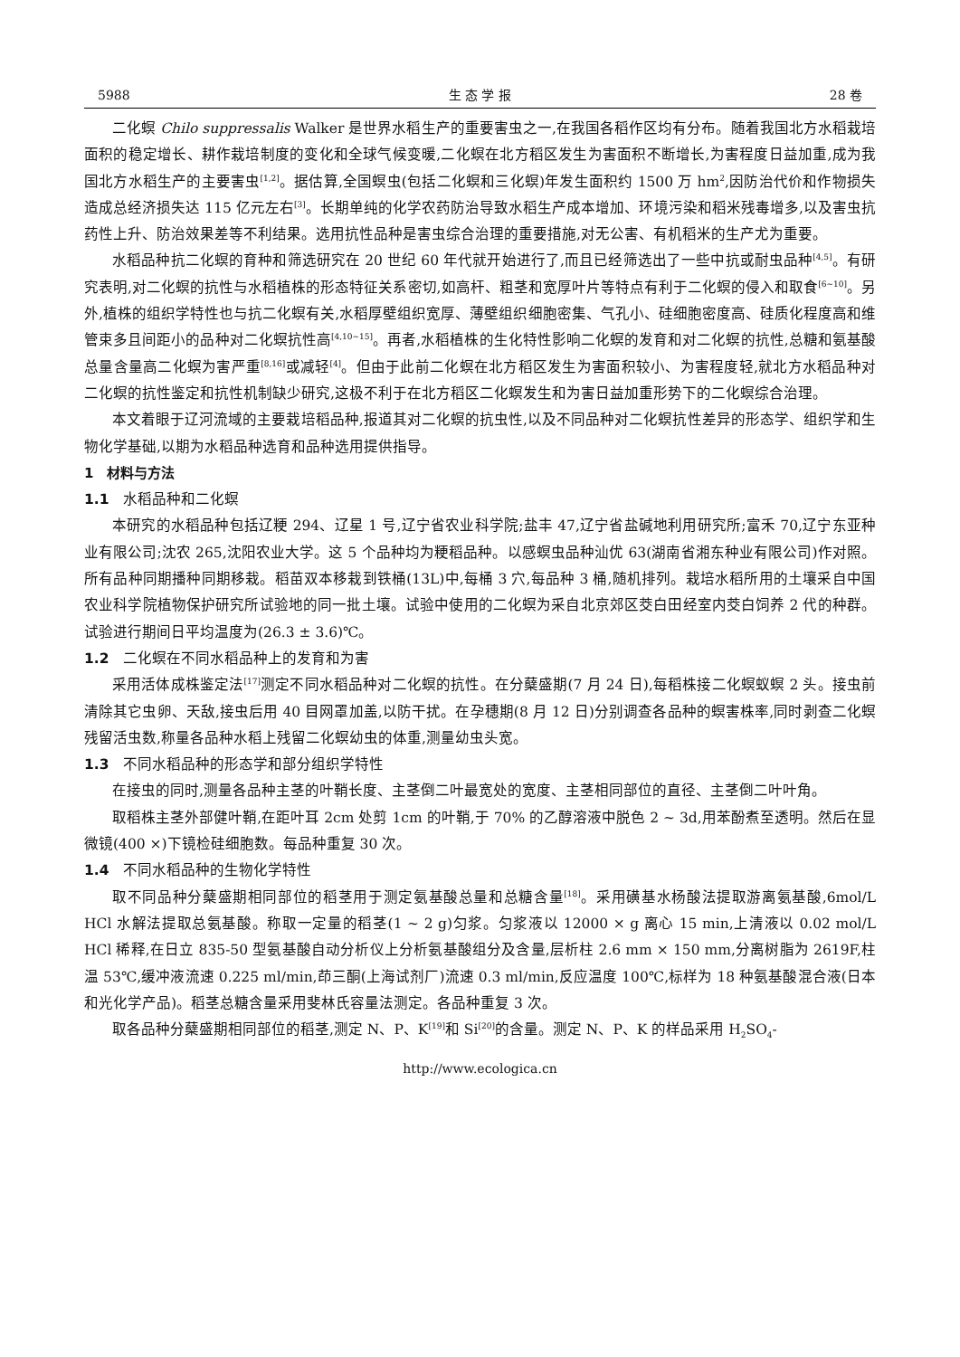5988 生 态 学 报 28 卷
二化螟 Chilo suppressalis Walker 是世界水稻生产的重要害虫之一,在我国各稻作区均有分布。随着我国北方水稻栽培面积的稳定增长、耕作栽培制度的变化和全球气候变暖,二化螟在北方稻区发生为害面积不断增长,为害程度日益加重,成为我国北方水稻生产的主要害虫<sup>[1,2]</sup>。据估算,全国螟虫(包括二化螟和三化螟)年发生面积约 1500 万 hm<sup>2</sup>,因防治代价和作物损失造成总经济损失达 115 亿元左右<sup>[3]</sup>。长期单纯的化学农药防治导致水稻生产成本增加、环境污染和稻米残毒增多,以及害虫抗药性上升、防治效果差等不利结果。选用抗性品种是害虫综合治理的重要措施,对无公害、有机稻米的生产尤为重要。
水稻品种抗二化螟的育种和筛选研究在 20 世纪 60 年代就开始进行了,而且已经筛选出了一些中抗或耐虫品种<sup>[4,5]</sup>。有研究表明,对二化螟的抗性与水稻植株的形态特征关系密切,如高杆、粗茎和宽厚叶片等特点有利于二化螟的侵入和取食<sup>[6~10]</sup>。另外,植株的组织学特性也与抗二化螟有关,水稻厚壁组织宽厚、薄壁组织细胞密集、气孔小、硅细胞密度高、硅质化程度高和维管束多且间距小的品种对二化螟抗性高<sup>[4,10~15]</sup>。再者,水稻植株的生化特性影响二化螟的发育和对二化螟的抗性,总糖和氨基酸总量含量高二化螟为害严重<sup>[8,16]</sup>或减轻<sup>[4]</sup>。但由于此前二化螟在北方稻区发生为害面积较小、为害程度轻,就北方水稻品种对二化螟的抗性鉴定和抗性机制缺少研究,这极不利于在北方稻区二化螟发生和为害日益加重形势下的二化螟综合治理。
本文着眼于辽河流域的主要栽培稻品种,报道其对二化螟的抗虫性,以及不同品种对二化螟抗性差异的形态学、组织学和生物化学基础,以期为水稻品种选育和品种选用提供指导。
1　材料与方法
1.1 水稻品种和二化螟
本研究的水稻品种包括辽粳 294、辽星 1 号,辽宁省农业科学院;盐丰 47,辽宁省盐碱地利用研究所;富禾 70,辽宁东亚种业有限公司;沈农 265,沈阳农业大学。这 5 个品种均为粳稻品种。以感螟虫品种汕优 63(湖南省湘东种业有限公司)作对照。所有品种同期播种同期移栽。稻苗双本移栽到铁桶(13L)中,每桶 3 穴,每品种 3 桶,随机排列。栽培水稻所用的土壤采自中国农业科学院植物保护研究所试验地的同一批土壤。试验中使用的二化螟为采自北京郊区茭白田经室内茭白饲养 2 代的种群。试验进行期间日平均温度为(26.3 ± 3.6)℃。
1.2 二化螟在不同水稻品种上的发育和为害
采用活体成株鉴定法<sup>[17]</sup>测定不同水稻品种对二化螟的抗性。在分蘖盛期(7 月 24 日),每稻株接二化螟蚁螟 2 头。接虫前清除其它虫卵、天敌,接虫后用 40 目网罩加盖,以防干扰。在孕穗期(8 月 12 日)分别调查各品种的螟害株率,同时剥查二化螟残留活虫数,称量各品种水稻上残留二化螟幼虫的体重,测量幼虫头宽。
1.3 不同水稻品种的形态学和部分组织学特性
在接虫的同时,测量各品种主茎的叶鞘长度、主茎倒二叶最宽处的宽度、主茎相同部位的直径、主茎倒二叶叶角。
取稻株主茎外部健叶鞘,在距叶耳 2cm 处剪 1cm 的叶鞘,于 70% 的乙醇溶液中脱色 2 ~ 3d,用苯酚煮至透明。然后在显微镜(400 ×)下镜检硅细胞数。每品种重复 30 次。
1.4 不同水稻品种的生物化学特性
取不同品种分蘖盛期相同部位的稻茎用于测定氨基酸总量和总糖含量<sup>[18]</sup>。采用磺基水杨酸法提取游离氨基酸,6mol/L HCl 水解法提取总氨基酸。称取一定量的稻茎(1 ~ 2 g)匀浆。匀浆液以 12000 × g 离心 15 min,上清液以 0.02 mol/L HCl 稀释,在日立 835-50 型氨基酸自动分析仪上分析氨基酸组分及含量,层析柱 2.6 mm × 150 mm,分离树脂为 2619F,柱温 53℃,缓冲液流速 0.225 ml/min,茚三酮(上海试剂厂)流速 0.3 ml/min,反应温度 100℃,标样为 18 种氨基酸混合液(日本和光化学产品)。稻茎总糖含量采用斐林氏容量法测定。各品种重复 3 次。
取各品种分蘖盛期相同部位的稻茎,测定 N、P、K<sup>[19]</sup>和 Si<sup>[20]</sup>的含量。测定 N、P、K 的样品采用 H<sub>2</sub>SO<sub>4</sub>-
http://www.ecologica.cn